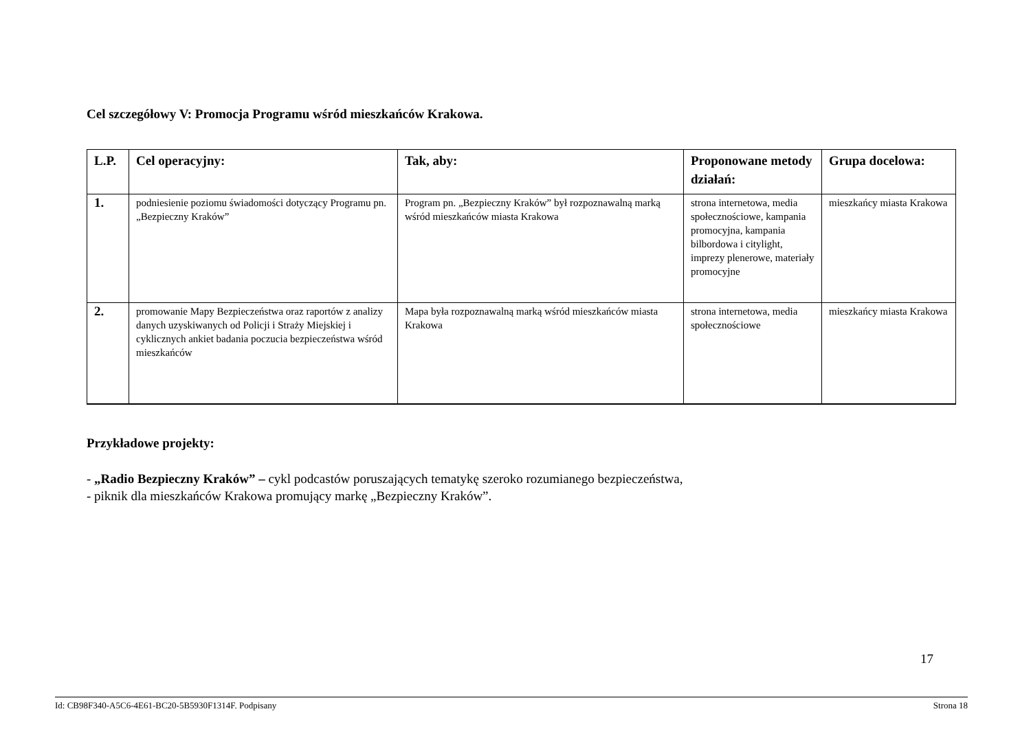Cel szczegółowy V: Promocja Programu wśród mieszkańców Krakowa.
| L.P. | Cel operacyjny: | Tak, aby: | Proponowane metody działań: | Grupa docelowa: |
| --- | --- | --- | --- | --- |
| 1. | podniesienie poziomu świadomości dotyczący Programu pn. „Bezpieczny Kraków” | Program pn. „Bezpieczny Kraków” był rozpoznawalną marką wśród mieszkańców miasta Krakowa | strona internetowa, media społecznościowe, kampania promocyjna, kampania bilbordowa i citylight, imprezy plenerowe, materiały promocyjne | mieszkańcy miasta Krakowa |
| 2. | promowanie Mapy Bezpieczeństwa oraz raportów z analizy danych uzyskiwanych od Policji i Straży Miejskiej i cyklicznych ankiet badania poczucia bezpieczeństwa wśród mieszkańców | Mapa była rozpoznawalną marką wśród mieszkańców miasta Krakowa | strona internetowa, media społecznościowe | mieszkańcy miasta Krakowa |
Przykładowe projekty:
- „Radio Bezpieczny Kraków” – cykl podcastów poruszających tematykę szeroko rozumianego bezpieczeństwa,
- piknik dla mieszkańców Krakowa promujący markę „Bezpieczny Kraków”.
17
Id: CB98F340-A5C6-4E61-BC20-5B5930F1314F. Podpisany Strona 18